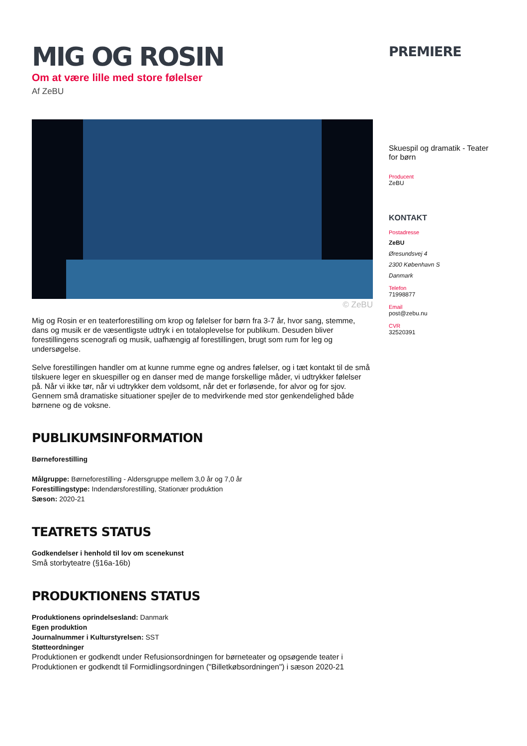MIG OG ROSIN
Om at være lille med store følelser
Af ZeBU
© ZeBU
Mig og Rosin er en teaterforestilling om krop og følelser for børn fra 3-7 år, hvor sang, stemme, dans og musik er de væsentligste udtryk i en totaloplevelse for publikum. Desuden bliver forestillingens scenografi og musik, uafhængig af forestillingen, brugt som rum for leg og undersøgelse.
Selve forestillingen handler om at kunne rumme egne og andres følelser, og i tæt kontakt til de små tilskuere leger en skuespiller og en danser med de mange forskellige måder, vi udtrykker følelser på. Når vi ikke tør, når vi udtrykker dem voldsomt, når det er forløsende, for alvor og for sjov. Gennem små dramatiske situationer spejler de to medvirkende med stor genkendelighed både børnene og de voksne.
PUBLIKUMSINFORMATION
Børneforestilling
Målgruppe: Børneforestilling - Aldersgruppe mellem 3,0 år og 7,0 år
Forestillingstype: Indendørsforestilling, Stationær produktion
Sæson: 2020-21
TEATRETS STATUS
Godkendelser i henhold til lov om scenekunst
Små storbyteatre (§16a-16b)
PRODUKTIONENS STATUS
Produktionens oprindelsesland: Danmark
Egen produktion
Journalnummer i Kulturstyrelsen: SST
Støtteordninger
Produktionen er godkendt under Refusionsordningen for børneteater og opsøgende teater i
Produktionen er godkendt til Formidlingsordningen ("Billetkøbsordningen") i sæson 2020-21
PREMIERE
Skuespil og dramatik - Teater for børn
Producent
ZeBU
KONTAKT
Postadresse
ZeBU
Øresundsvej 4
2300 København S
Danmark
Telefon
71998877
Email
post@zebu.nu
CVR
32520391